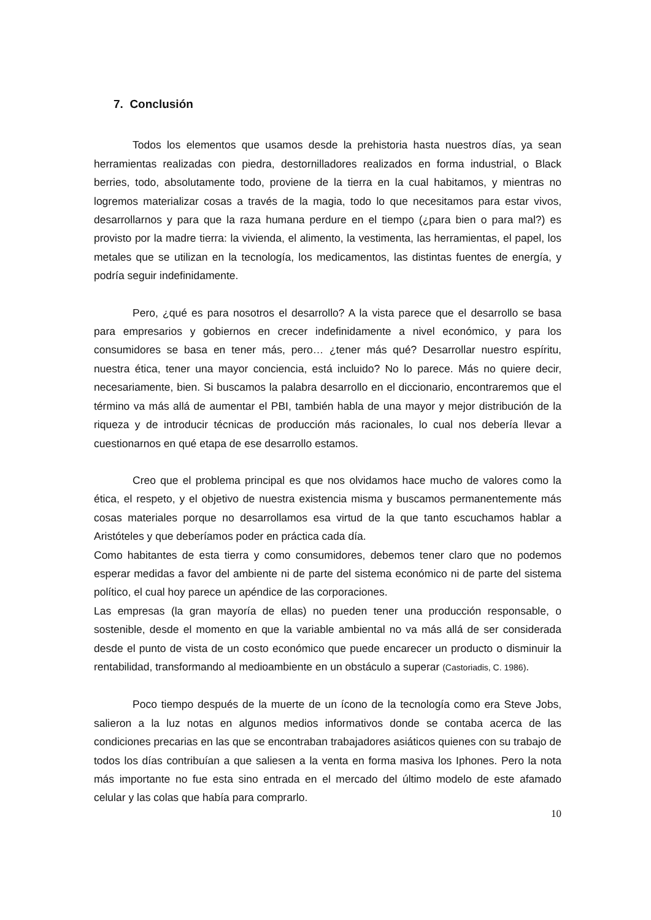7. Conclusión
Todos los elementos que usamos desde la prehistoria hasta nuestros días, ya sean herramientas realizadas con piedra, destornilladores realizados en forma industrial, o Black berries, todo, absolutamente todo, proviene de la tierra en la cual habitamos, y mientras no logremos materializar cosas a través de la magia, todo lo que necesitamos para estar vivos, desarrollarnos y para que la raza humana perdure en el tiempo (¿para bien o para mal?) es provisto por la madre tierra: la vivienda, el alimento, la vestimenta, las herramientas, el papel, los metales que se utilizan en la tecnología, los medicamentos, las distintas fuentes de energía, y podría seguir indefinidamente.
Pero, ¿qué es para nosotros el desarrollo? A la vista parece que el desarrollo se basa para empresarios y gobiernos en crecer indefinidamente a nivel económico, y para los consumidores se basa en tener más, pero… ¿tener más qué? Desarrollar nuestro espíritu, nuestra ética, tener una mayor conciencia, está incluido? No lo parece. Más no quiere decir, necesariamente, bien. Si buscamos la palabra desarrollo en el diccionario, encontraremos que el término va más allá de aumentar el PBI, también habla de una mayor y mejor distribución de la riqueza y de introducir técnicas de producción más racionales, lo cual nos debería llevar a cuestionarnos en qué etapa de ese desarrollo estamos.
Creo que el problema principal es que nos olvidamos hace mucho de valores como la ética, el respeto, y el objetivo de nuestra existencia misma y buscamos permanentemente más cosas materiales porque no desarrollamos esa virtud de la que tanto escuchamos hablar a Aristóteles y que deberíamos poder en práctica cada día.
Como habitantes de esta tierra y como consumidores, debemos tener claro que no podemos esperar medidas a favor del ambiente ni de parte del sistema económico ni de parte del sistema político, el cual hoy parece un apéndice de las corporaciones.
Las empresas (la gran mayoría de ellas) no pueden tener una producción responsable, o sostenible, desde el momento en que la variable ambiental no va más allá de ser considerada desde el punto de vista de un costo económico que puede encarecer un producto o disminuir la rentabilidad, transformando al medioambiente en un obstáculo a superar (Castoriadis, C. 1986).
Poco tiempo después de la muerte de un ícono de la tecnología como era Steve Jobs, salieron a la luz notas en algunos medios informativos donde se contaba acerca de las condiciones precarias en las que se encontraban trabajadores asiáticos quienes con su trabajo de todos los días contribuían a que saliesen a la venta en forma masiva los Iphones. Pero la nota más importante no fue esta sino entrada en el mercado del último modelo de este afamado celular y las colas que había para comprarlo.
10